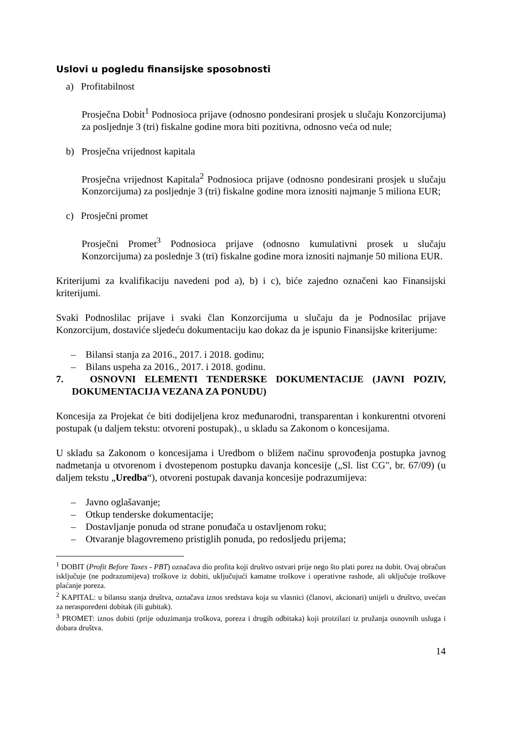Uslovi u pogledu finansijske sposobnosti
a) Profitabilnost
Prosječna Dobit<sup>1</sup> Podnosioca prijave (odnosno pondesirani prosjek u slučaju Konzorcijuma) za posljednje 3 (tri) fiskalne godine mora biti pozitivna, odnosno veća od nule;
b) Prosječna vrijednost kapitala
Prosječna vrijednost Kapitala<sup>2</sup> Podnosioca prijave (odnosno pondesirani prosjek u slučaju Konzorcijuma) za posljednje 3 (tri) fiskalne godine mora iznositi najmanje 5 miliona EUR;
c) Prosječni promet
Prosječni Promet<sup>3</sup> Podnosioca prijave (odnosno kumulativni prosek u slučaju Konzorcijuma) za poslednje 3 (tri) fiskalne godine mora iznositi najmanje 50 miliona EUR.
Kriterijumi za kvalifikaciju navedeni pod a), b) i c), biće zajedno označeni kao Finansijski kriterijumi.
Svaki Podnoslilac prijave i svaki član Konzorcijuma u slučaju da je Podnosilac prijave Konzorcijum, dostaviće sljedeću dokumentaciju kao dokaz da je ispunio Finansijske kriterijume:
– Bilansi stanja za 2016., 2017. i 2018. godinu;
– Bilans uspeha za 2016., 2017. i 2018. godinu.
7. OSNOVNI ELEMENTI TENDERSKE DOKUMENTACIJE (JAVNI POZIV, DOKUMENTACIJA VEZANA ZA PONUDU)
Koncesija za Projekat će biti dodijeljena kroz međunarodni, transparentan i konkurentni otvoreni postupak (u daljem tekstu: otvoreni postupak)., u skladu sa Zakonom o koncesijama.
U skladu sa Zakonom o koncesijama i Uredbom o bližem načinu sprovođenja postupka javnog nadmetanja u otvorenom i dvostepenom postupku davanja koncesije („Sl. list CG", br. 67/09) (u daljem tekstu „Uredba“), otvoreni postupak davanja koncesije podrazumijeva:
– Javno oglašavanje;
– Otkup tenderske dokumentacije;
– Dostavljanje ponuda od strane ponuđača u ostavljenom roku;
– Otvaranje blagovremeno pristiglih ponuda, po redosljedu prijema;
<sup>1</sup> DOBIT (Profit Before Taxes - PBT) označava dio profita koji društvo ostvari prije nego što plati porez na dobit. Ovaj obračun isključuje (ne podrazumijeva) troškove iz dobiti, uključujući kamatne troškove i operativne rashode, ali uključuje troškove plaćanje poreza.
<sup>2</sup> KAPITAL: u bilansu stanja društva, označava iznos sredstava koja su vlasnici (članovi, akcionari) unijeli u društvo, uvećan za neraspoređeni dobitak (ili gubitak).
<sup>3</sup> PROMET: iznos dobiti (prije oduzimanja troškova, poreza i drugih odbitaka) koji proizilazi iz pružanja osnovnih usluga i dobara društva.
14